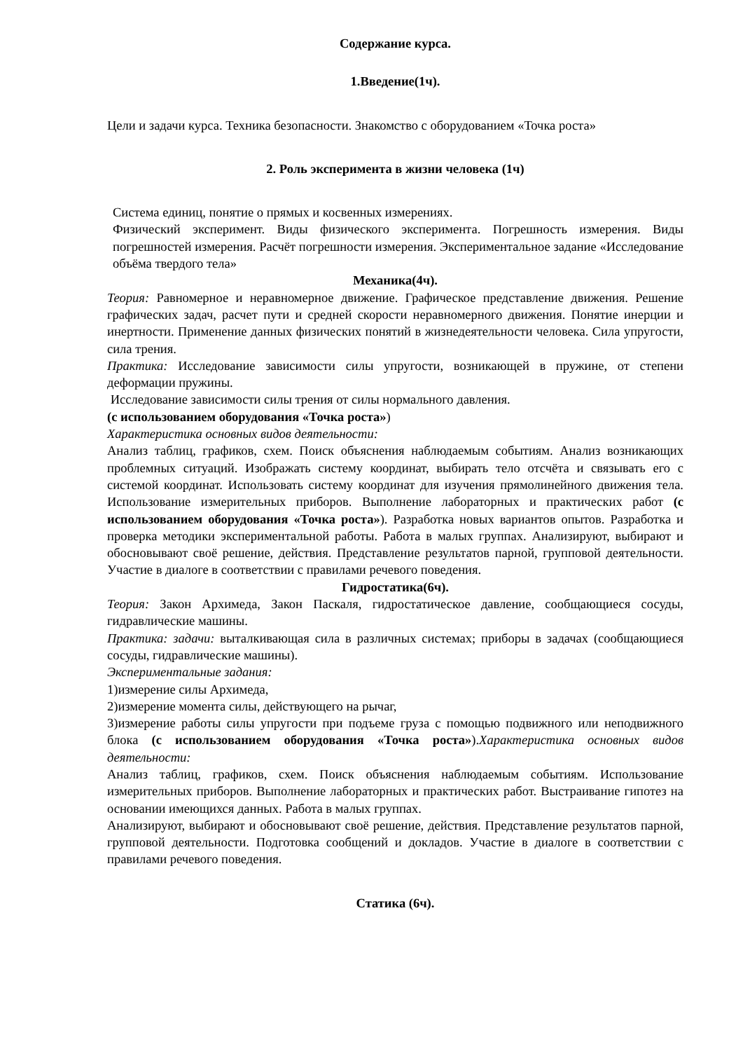Содержание курса.
1.Введение(1ч).
Цели и задачи курса. Техника безопасности. Знакомство с оборудованием «Точка роста»
2. Роль эксперимента в жизни человека (1ч)
Система единиц, понятие о прямых и косвенных измерениях.
Физический эксперимент. Виды физического эксперимента. Погрешность измерения. Виды погрешностей измерения. Расчёт погрешности измерения. Экспериментальное задание «Исследование объёма твердого тела»
Механика(4ч).
Теория: Равномерное и неравномерное движение. Графическое представление движения. Решение графических задач, расчет пути и средней скорости неравномерного движения. Понятие инерции и инертности. Применение данных физических понятий в жизнедеятельности человека. Сила упругости, сила трения.
Практика: Исследование зависимости силы упругости, возникающей в пружине, от степени деформации пружины.
Исследование зависимости силы трения от силы нормального давления.
(с использованием оборудования «Точка роста»)
Характеристика основных видов деятельности:
Анализ таблиц, графиков, схем. Поиск объяснения наблюдаемым событиям. Анализ возникающих проблемных ситуаций. Изображать систему координат, выбирать тело отсчёта и связывать его с системой координат. Использовать систему координат для изучения прямолинейного движения тела. Использование измерительных приборов. Выполнение лабораторных и практических работ (с использованием оборудования «Точка роста»). Разработка новых вариантов опытов. Разработка и проверка методики экспериментальной работы. Работа в малых группах. Анализируют, выбирают и обосновывают своё решение, действия. Представление результатов парной, групповой деятельности. Участие в диалоге в соответствии с правилами речевого поведения.
Гидростатика(6ч).
Теория: Закон Архимеда, Закон Паскаля, гидростатическое давление, сообщающиеся сосуды, гидравлические машины.
Практика: задачи: выталкивающая сила в различных системах; приборы в задачах (сообщающиеся сосуды, гидравлические машины).
Экспериментальные задания:
1)измерение силы Архимеда,
2)измерение момента силы, действующего на рычаг,
3)измерение работы силы упругости при подъеме груза с помощью подвижного или неподвижного блока (с использованием оборудования «Точка роста»).Характеристика основных видов деятельности:
Анализ таблиц, графиков, схем. Поиск объяснения наблюдаемым событиям. Использование измерительных приборов. Выполнение лабораторных и практических работ. Выстраивание гипотез на основании имеющихся данных. Работа в малых группах.
Анализируют, выбирают и обосновывают своё решение, действия. Представление результатов парной, групповой деятельности. Подготовка сообщений и докладов. Участие в диалоге в соответствии с правилами речевого поведения.
Статика (6ч).